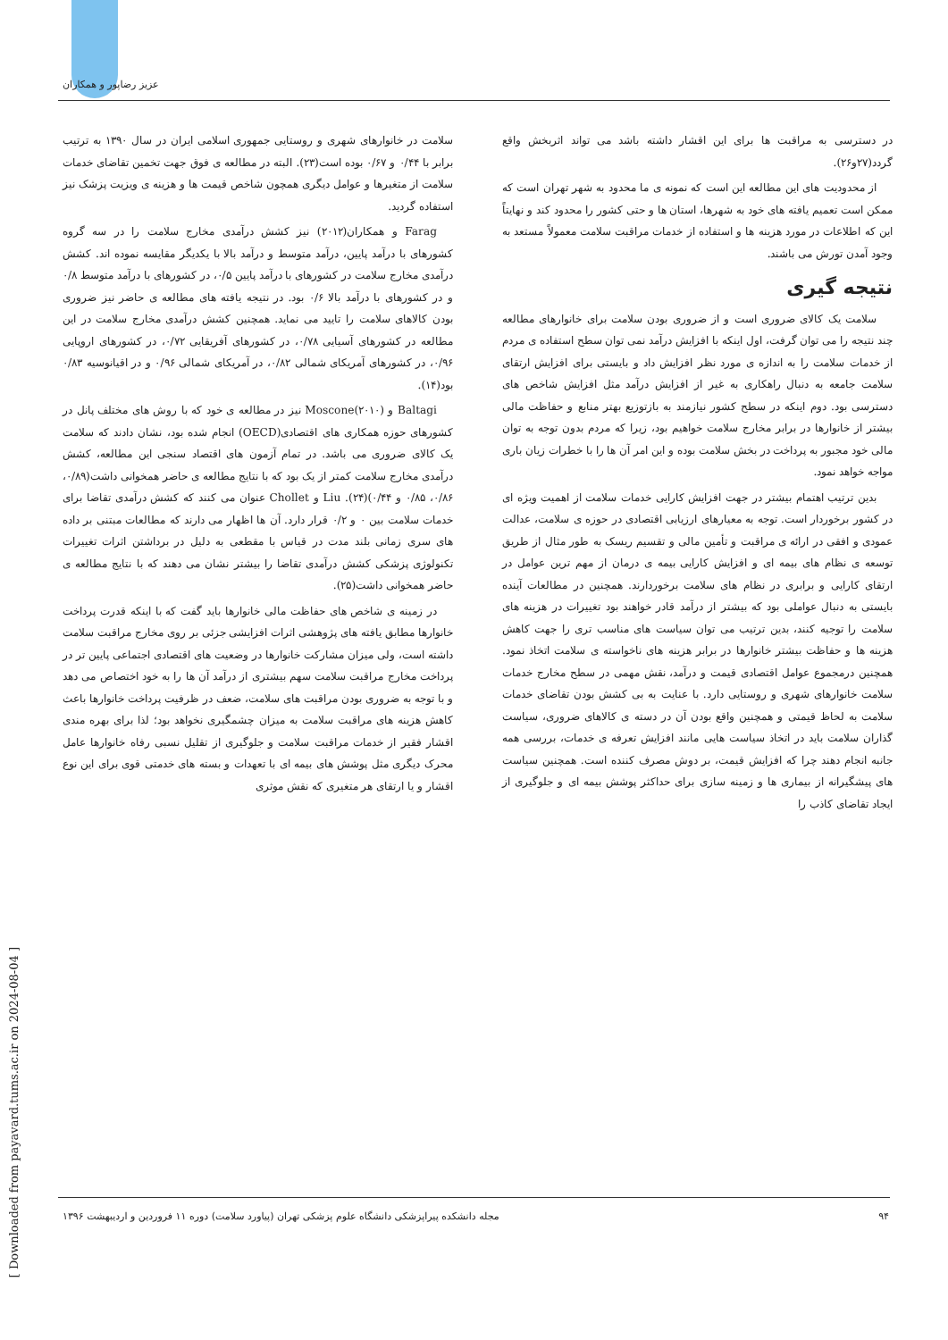عزیز رضاپور و همکاران
[ Downloaded from payavard.tums.ac.ir on 2024-08-04 ]
سلامت در خانوارهای شهری و روستایی جمهوری اسلامی ایران در سال ۱۳۹۰ به ترتیب برابر با ۰/۴۴ و ۰/۶۷ بوده است(۲۳). البته در مطالعه ی فوق جهت تخمین تقاضای خدمات سلامت از متغیرها و عوامل دیگری همچون شاخص قیمت ها و هزینه ی ویزیت پزشک نیز استفاده گردید.
Farag و همکاران(۲۰۱۲) نیز کشش درآمدی مخارج سلامت را در سه گروه کشورهای با درآمد پایین، درآمد متوسط و درآمد بالا با یکدیگر مقایسه نموده اند. کشش درآمدی مخارج سلامت در کشورهای با درآمد پایین ۰/۵، در کشورهای با درآمد متوسط ۰/۸ و در کشورهای با درآمد بالا ۰/۶ بود. در نتیجه یافته های مطالعه ی حاضر نیز ضروری بودن کالاهای سلامت را تایید می نماید. همچنین کشش درآمدی مخارج سلامت در این مطالعه در کشورهای آسیایی ۰/۷۸، در کشورهای آفریقایی ۰/۷۲، در کشورهای اروپایی ۰/۹۶، در کشورهای آمریکای شمالی ۰/۸۲، در آمریکای شمالی ۰/۹۶ و در اقیانوسیه ۰/۸۳ بود(۱۴).
Baltagi و Moscone(۲۰۱۰) نیز در مطالعه ی خود که با روش های مختلف پانل در کشورهای حوزه همکاری های اقتصادی(OECD) انجام شده بود، نشان دادند که سلامت یک کالای ضروری می باشد. در تمام آزمون های اقتصاد سنجی این مطالعه، کشش درآمدی مخارج سلامت کمتر از یک بود که با نتایج مطالعه ی حاضر همخوانی داشت(۰/۸۹، ۰/۸۶، ۰/۸۵ و ۰/۴۴)(۲۴). Liu و Chollet عنوان می کنند که کشش درآمدی تقاضا برای خدمات سلامت بین ۰ و ۰/۲ قرار دارد. آن ها اظهار می دارند که مطالعات مبتنی بر داده های سری زمانی بلند مدت در قیاس با مقطعی به دلیل در برداشتن اثرات تغییرات تکنولوژی پزشکی کشش درآمدی تقاضا را بیشتر نشان می دهند که با نتایج مطالعه ی حاضر همخوانی داشت(۲۵).
در زمینه ی شاخص های حفاظت مالی خانوارها باید گفت که با اینکه قدرت پرداخت خانوارها مطابق یافته های پژوهشی اثرات افزایشی جزئی بر روی مخارج مراقبت سلامت داشته است، ولی میزان مشارکت خانوارها در وضعیت های اقتصادی اجتماعی پایین تر در پرداخت مخارج مراقبت سلامت سهم بیشتری از درآمد آن ها را به خود اختصاص می دهد و با توجه به ضروری بودن مراقبت های سلامت، ضعف در ظرفیت پرداخت خانوارها باعث کاهش هزینه های مراقبت سلامت به میزان چشمگیری نخواهد بود؛ لذا برای بهره مندی اقشار فقیر از خدمات مراقبت سلامت و جلوگیری از تقلیل نسبی رفاه خانوارها عامل محرک دیگری مثل پوشش های بیمه ای با تعهدات و بسته های خدمتی قوی برای این نوع اقشار و یا ارتقای هر متغیری که نقش موثری
در دسترسی به مراقبت ها برای این اقشار داشته باشد می تواند اثربخش واقع گردد(۲۷و۲۶).
از محدودیت های این مطالعه این است که نمونه ی ما محدود به شهر تهران است که ممکن است تعمیم یافته های خود به شهرها، استان ها و حتی کشور را محدود کند و نهایتاً این که اطلاعات در مورد هزینه ها و استفاده از خدمات مراقبت سلامت معمولاً مستعد به وجود آمدن تورش می باشند.
نتیجه گیری
سلامت یک کالای ضروری است و از ضروری بودن سلامت برای خانوارهای مطالعه چند نتیجه را می توان گرفت، اول اینکه با افزایش درآمد نمی توان سطح استفاده ی مردم از خدمات سلامت را به اندازه ی مورد نظر افزایش داد و بایستی برای افزایش ارتقای سلامت جامعه به دنبال راهکاری به غیر از افزایش درآمد مثل افزایش شاخص های دسترسی بود. دوم اینکه در سطح کشور نیازمند به بازتوزیع بهتر منابع و حفاظت مالی بیشتر از خانوارها در برابر مخارج سلامت خواهیم بود، زیرا که مردم بدون توجه به توان مالی خود مجبور به پرداخت در بخش سلامت بوده و این امر آن ها را با خطرات زیان باری مواجه خواهد نمود.
بدین ترتیب اهتمام بیشتر در جهت افزایش کارایی خدمات سلامت از اهمیت ویژه ای در کشور برخوردار است. توجه به معیارهای ارزیابی اقتصادی در حوزه ی سلامت، عدالت عمودی و افقی در ارائه ی مراقبت و تأمین مالی و تقسیم ریسک به طور مثال از طریق توسعه ی نظام های بیمه ای و افزایش کارایی بیمه ی درمان از مهم ترین عوامل در ارتقای کارایی و برابری در نظام های سلامت برخوردارند. همچنین در مطالعات آینده بایستی به دنبال عواملی بود که بیشتر از درآمد قادر خواهند بود تغییرات در هزینه های سلامت را توجیه کنند، بدین ترتیب می توان سیاست های مناسب تری را جهت کاهش هزینه ها و حفاظت بیشتر خانوارها در برابر هزینه های ناخواسته ی سلامت اتخاذ نمود. همچنین درمجموع عوامل اقتصادی قیمت و درآمد، نقش مهمی در سطح مخارج خدمات سلامت خانوارهای شهری و روستایی دارد. با عنایت به بی کشش بودن تقاضای خدمات سلامت به لحاظ قیمتی و همچنین واقع بودن آن در دسته ی کالاهای ضروری، سیاست گذاران سلامت باید در اتخاذ سیاست هایی مانند افزایش تعرفه ی خدمات، بررسی همه جانبه انجام دهند چرا که افزایش قیمت، بر دوش مصرف کننده است. همچنین سیاست های پیشگیرانه از بیماری ها و زمینه سازی برای حداکثر پوشش بیمه ای و جلوگیری از ایجاد تقاضای کاذب را
۹۴ مجله دانشکده پیراپزشکی دانشگاه علوم پزشکی تهران (پیاورد سلامت) دوره ۱۱ فروردین و اردیبهشت ۱۳۹۶